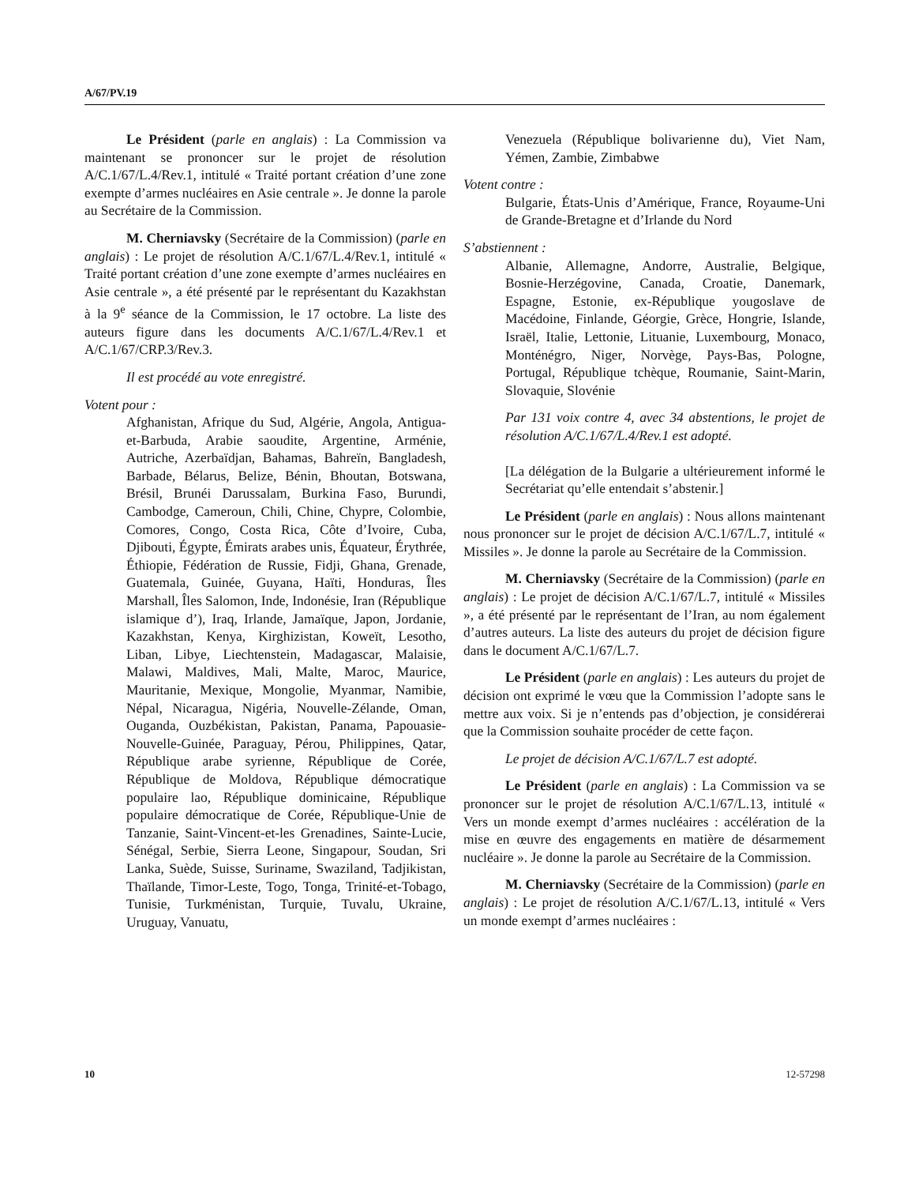A/67/PV.19
Le Président (parle en anglais) : La Commission va maintenant se prononcer sur le projet de résolution A/C.1/67/L.4/Rev.1, intitulé « Traité portant création d’une zone exempte d’armes nucléaires en Asie centrale ». Je donne la parole au Secrétaire de la Commission.
M. Cherniavsky (Secrétaire de la Commission) (parle en anglais) : Le projet de résolution A/C.1/67/L.4/Rev.1, intitulé « Traité portant création d’une zone exempte d’armes nucléaires en Asie centrale », a été présenté par le représentant du Kazakhstan à la 9<sup>e</sup> séance de la Commission, le 17 octobre. La liste des auteurs figure dans les documents A/C.1/67/L.4/Rev.1 et A/C.1/67/CRP.3/Rev.3.
Il est procédé au vote enregistré.
Votent pour :
Afghanistan, Afrique du Sud, Algérie, Angola, Antigua-et-Barbuda, Arabie saoudite, Argentine, Arménie, Autriche, Azerbaïdjan, Bahamas, Bahreïn, Bangladesh, Barbade, Bélarus, Belize, Bénin, Bhoutan, Botswana, Brésil, Brunéi Darussalam, Burkina Faso, Burundi, Cambodge, Cameroun, Chili, Chine, Chypre, Colombie, Comores, Congo, Costa Rica, Côte d’Ivoire, Cuba, Djibouti, Égypte, Émirats arabes unis, Équateur, Érythrée, Éthiopie, Fédération de Russie, Fidji, Ghana, Grenade, Guatemala, Guinée, Guyana, Haïti, Honduras, Îles Marshall, Îles Salomon, Inde, Indonésie, Iran (République islamique d’), Iraq, Irlande, Jamaïque, Japon, Jordanie, Kazakhstan, Kenya, Kirghizistan, Koweït, Lesotho, Liban, Libye, Liechtenstein, Madagascar, Malaisie, Malawi, Maldives, Mali, Malte, Maroc, Maurice, Mauritanie, Mexique, Mongolie, Myanmar, Namibie, Népal, Nicaragua, Nigéria, Nouvelle-Zélande, Oman, Ouganda, Ouzbékistan, Pakistan, Panama, Papouasie-Nouvelle-Guinée, Paraguay, Pérou, Philippines, Qatar, République arabe syrienne, République de Corée, République de Moldova, République démocratique populaire lao, République dominicaine, République populaire démocratique de Corée, République-Unie de Tanzanie, Saint-Vincent-et-les Grenadines, Sainte-Lucie, Sénégal, Serbie, Sierra Leone, Singapour, Soudan, Sri Lanka, Suède, Suisse, Suriname, Swaziland, Tadjikistan, Thaïlande, Timor-Leste, Togo, Tonga, Trinité-et-Tobago, Tunisie, Turkménistan, Turquie, Tuvalu, Ukraine, Uruguay, Vanuatu,
Venezuela (République bolivarienne du), Viet Nam, Yémen, Zambie, Zimbabwe
Votent contre :
Bulgarie, États-Unis d’Amérique, France, Royaume-Uni de Grande-Bretagne et d’Irlande du Nord
S’abstiennent :
Albanie, Allemagne, Andorre, Australie, Belgique, Bosnie-Herzégovine, Canada, Croatie, Danemark, Espagne, Estonie, ex-République yougoslave de Macédoine, Finlande, Géorgie, Grèce, Hongrie, Islande, Israël, Italie, Lettonie, Lituanie, Luxembourg, Monaco, Monténégro, Niger, Norvège, Pays-Bas, Pologne, Portugal, République tchèque, Roumanie, Saint-Marin, Slovaquie, Slovénie
Par 131 voix contre 4, avec 34 abstentions, le projet de résolution A/C.1/67/L.4/Rev.1 est adopté.
[La délégation de la Bulgarie a ultérieurement informé le Secrétariat qu’elle entendait s’abstenir.]
Le Président (parle en anglais) : Nous allons maintenant nous prononcer sur le projet de décision A/C.1/67/L.7, intitulé « Missiles ». Je donne la parole au Secrétaire de la Commission.
M. Cherniavsky (Secrétaire de la Commission) (parle en anglais) : Le projet de décision A/C.1/67/L.7, intitulé « Missiles », a été présenté par le représentant de l’Iran, au nom également d’autres auteurs. La liste des auteurs du projet de décision figure dans le document A/C.1/67/L.7.
Le Président (parle en anglais) : Les auteurs du projet de décision ont exprimé le vœu que la Commission l’adopte sans le mettre aux voix. Si je n’entends pas d’objection, je considérerai que la Commission souhaite procéder de cette façon.
Le projet de décision A/C.1/67/L.7 est adopté.
Le Président (parle en anglais) : La Commission va se prononcer sur le projet de résolution A/C.1/67/L.13, intitulé « Vers un monde exempt d’armes nucléaires : accélération de la mise en œuvre des engagements en matière de désarmement nucléaire ». Je donne la parole au Secrétaire de la Commission.
M. Cherniavsky (Secrétaire de la Commission) (parle en anglais) : Le projet de résolution A/C.1/67/L.13, intitulé « Vers un monde exempt d’armes nucléaires :
10 12-57298